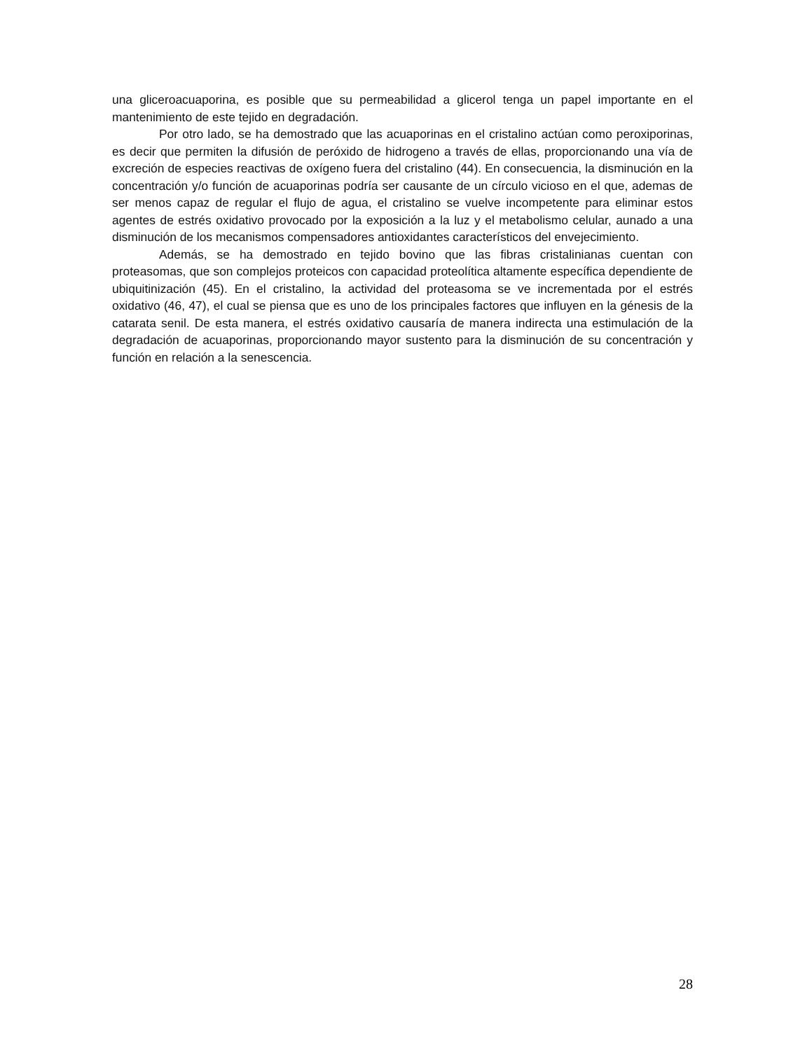una gliceroacuaporina, es posible que su permeabilidad a glicerol tenga un papel importante en el mantenimiento de este tejido en degradación.
Por otro lado, se ha demostrado que las acuaporinas en el cristalino actúan como peroxiporinas, es decir que permiten la difusión de peróxido de hidrogeno a través de ellas, proporcionando una vía de excreción de especies reactivas de oxígeno fuera del cristalino (44). En consecuencia, la disminución en la concentración y/o función de acuaporinas podría ser causante de un círculo vicioso en el que, ademas de ser menos capaz de regular el flujo de agua, el cristalino se vuelve incompetente para eliminar estos agentes de estrés oxidativo provocado por la exposición a la luz y el metabolismo celular, aunado a una disminución de los mecanismos compensadores antioxidantes característicos del envejecimiento.
Además, se ha demostrado en tejido bovino que las fibras cristalinianas cuentan con proteasomas, que son complejos proteicos con capacidad proteolítica altamente específica dependiente de ubiquitinización (45). En el cristalino, la actividad del proteasoma se ve incrementada por el estrés oxidativo (46, 47), el cual se piensa que es uno de los principales factores que influyen en la génesis de la catarata senil. De esta manera, el estrés oxidativo causaría de manera indirecta una estimulación de la degradación de acuaporinas, proporcionando mayor sustento para la disminución de su concentración y función en relación a la senescencia.
28